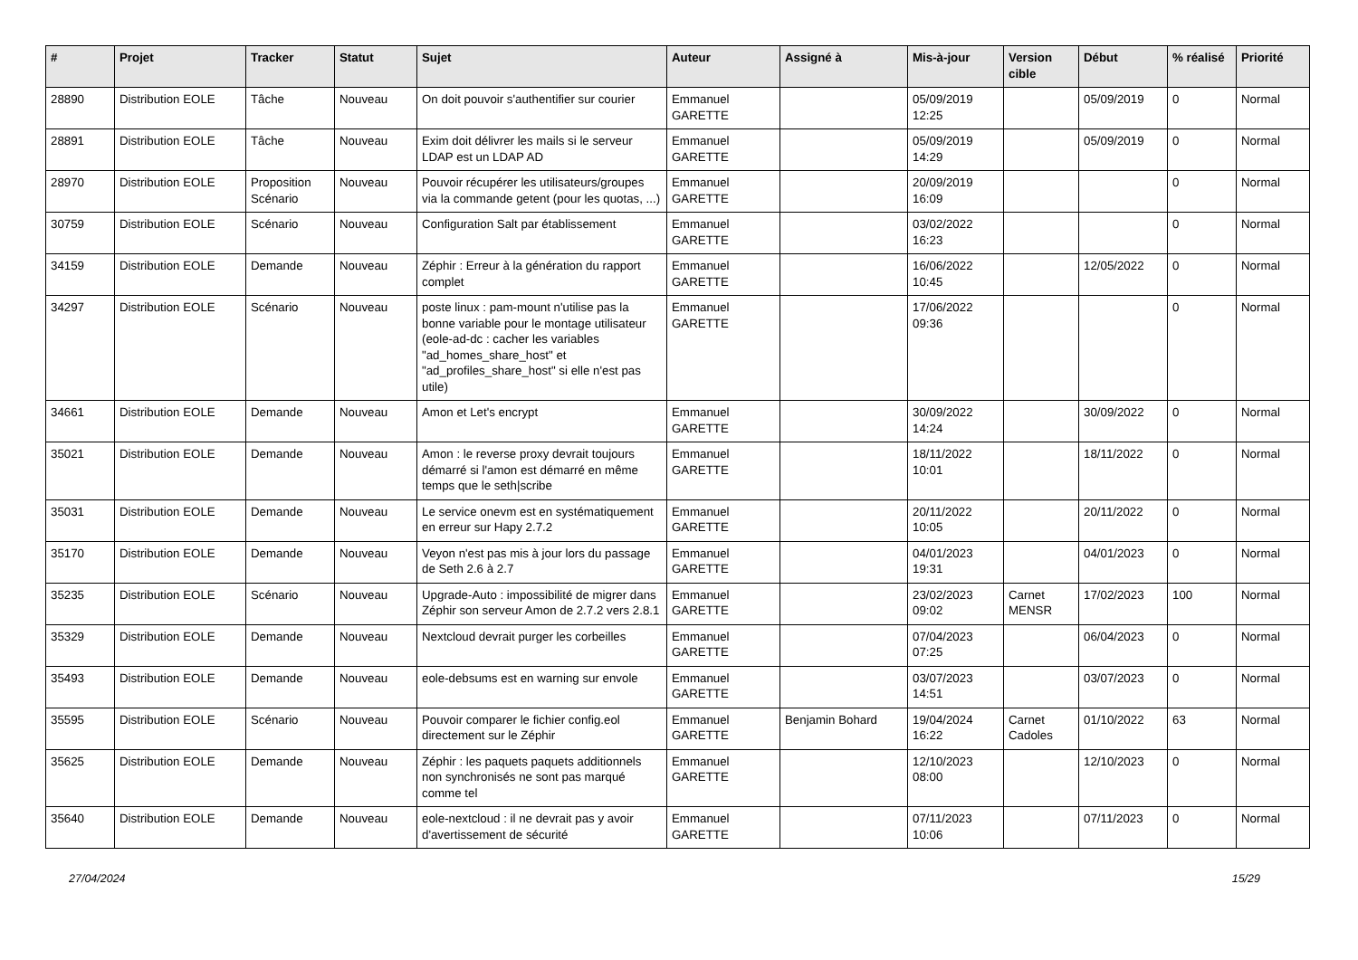| # | Projet | Tracker | Statut | Sujet | Auteur | Assigné à | Mis-à-jour | Version cible | Début | % réalisé | Priorité |
| --- | --- | --- | --- | --- | --- | --- | --- | --- | --- | --- | --- |
| 28890 | Distribution EOLE | Tâche | Nouveau | On doit pouvoir s'authentifier sur courier | Emmanuel GARETTE | | 05/09/2019 12:25 | | 05/09/2019 | 0 | Normal |
| 28891 | Distribution EOLE | Tâche | Nouveau | Exim doit délivrer les mails si le serveur LDAP est un LDAP AD | Emmanuel GARETTE | | 05/09/2019 14:29 | | 05/09/2019 | 0 | Normal |
| 28970 | Distribution EOLE | Proposition Scénario | Nouveau | Pouvoir récupérer les utilisateurs/groupes via la commande getent (pour les quotas, ...) | Emmanuel GARETTE | | 20/09/2019 16:09 | | | 0 | Normal |
| 30759 | Distribution EOLE | Scénario | Nouveau | Configuration Salt par établissement | Emmanuel GARETTE | | 03/02/2022 16:23 | | | 0 | Normal |
| 34159 | Distribution EOLE | Demande | Nouveau | Zéphir : Erreur à la génération du rapport complet | Emmanuel GARETTE | | 16/06/2022 10:45 | | 12/05/2022 | 0 | Normal |
| 34297 | Distribution EOLE | Scénario | Nouveau | poste linux : pam-mount n'utilise pas la bonne variable pour le montage utilisateur (eole-ad-dc : cacher les variables "ad_homes_share_host" et "ad_profiles_share_host" si elle n'est pas utile) | Emmanuel GARETTE | | 17/06/2022 09:36 | | | 0 | Normal |
| 34661 | Distribution EOLE | Demande | Nouveau | Amon et Let's encrypt | Emmanuel GARETTE | | 30/09/2022 14:24 | | 30/09/2022 | 0 | Normal |
| 35021 | Distribution EOLE | Demande | Nouveau | Amon : le reverse proxy devrait toujours démarré si l'amon est démarré en même temps que le seth/scribe | Emmanuel GARETTE | | 18/11/2022 10:01 | | 18/11/2022 | 0 | Normal |
| 35031 | Distribution EOLE | Demande | Nouveau | Le service onevm est en systématiquement en erreur sur Hapy 2.7.2 | Emmanuel GARETTE | | 20/11/2022 10:05 | | 20/11/2022 | 0 | Normal |
| 35170 | Distribution EOLE | Demande | Nouveau | Veyon n'est pas mis à jour lors du passage de Seth 2.6 à 2.7 | Emmanuel GARETTE | | 04/01/2023 19:31 | | 04/01/2023 | 0 | Normal |
| 35235 | Distribution EOLE | Scénario | Nouveau | Upgrade-Auto : impossibilité de migrer dans Zéphir son serveur Amon de 2.7.2 vers 2.8.1 | Emmanuel GARETTE | | 23/02/2023 09:02 | Carnet MENSR | 17/02/2023 | 100 | Normal |
| 35329 | Distribution EOLE | Demande | Nouveau | Nextcloud devrait purger les corbeilles | Emmanuel GARETTE | | 07/04/2023 07:25 | | 06/04/2023 | 0 | Normal |
| 35493 | Distribution EOLE | Demande | Nouveau | eole-debsums est en warning sur envole | Emmanuel GARETTE | | 03/07/2023 14:51 | | 03/07/2023 | 0 | Normal |
| 35595 | Distribution EOLE | Scénario | Nouveau | Pouvoir comparer le fichier config.eol directement sur le Zéphir | Emmanuel GARETTE | Benjamin Bohard | 19/04/2024 16:22 | Carnet Cadoles | 01/10/2022 | 63 | Normal |
| 35625 | Distribution EOLE | Demande | Nouveau | Zéphir : les paquets paquets additionnels non synchronisés ne sont pas marqué comme tel | Emmanuel GARETTE | | 12/10/2023 08:00 | | 12/10/2023 | 0 | Normal |
| 35640 | Distribution EOLE | Demande | Nouveau | eole-nextcloud : il ne devrait pas y avoir d'avertissement de sécurité | Emmanuel GARETTE | | 07/11/2023 10:06 | | 07/11/2023 | 0 | Normal |
27/04/2024 15/29